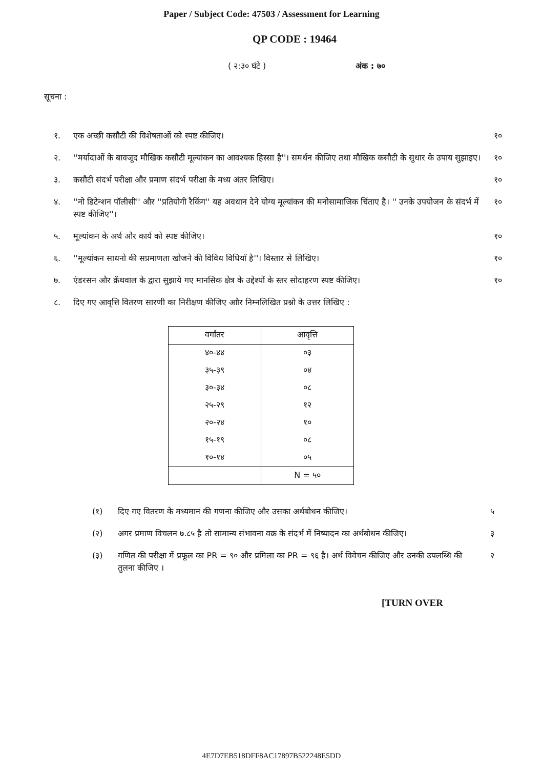Paper / Subject Code: 47503 / Assessment for Learning
QP CODE : 19464
( २:३० घंटे ) अंक : ७०
सूचना :
१. एक अच्छी कसौटी की विशेषताओं को स्पष्ट कीजिए। १०
२. ''मर्यादाओं के बावजूद मौखिक कसौटी मूल्यांकन का आवश्यक हिस्सा है''। समर्थन कीजिए तथा मौखिक कसौटी के सुधार के उपाय सुझाइए। १०
३. कसौटी संदर्भ परीक्षा और प्रमाण संदर्भ परीक्षा के मध्य अंतर लिखिए। १०
४. ''नो डिटेन्शन पॉलीसी'' और ''प्रतियोगी रैकिंग'' यह अवधान देने योग्य मूल्यांकन की मनोसामाजिक चिंताए है। '' उनके उपयोजन के संदर्भ में स्पष्ट कीजिए''। १०
५. मूल्यांकन के अर्थ और कार्य को स्पष्ट कीजिए। १०
६. ''मूल्यांकन साधनो की सप्रमाणता खोजने की विविध विधियाँ है''। विस्तार से लिखिए। १०
७. एंडरसन और क्रॅथवाल के द्वारा सुझाये गए मानसिक क्षेत्र के उद्देश्यों के स्तर सोदाहरण स्पष्ट कीजिए। १०
८. दिए गए आवृत्ति वितरण सारणी का निरीक्षण कीजिए आौर निम्नलिखित प्रश्नो के उत्तर लिखिए :
| वर्गांतर | आवृत्ति |
| --- | --- |
| ४०-४४ | ०३ |
| ३५-३९ | ०४ |
| ३०-३४ | ०८ |
| २५-२९ | १२ |
| २०-२४ | १० |
| १५-१९ | ०८ |
| १०-१४ | ०५ |
| | N = ५० |
(१) दिए गए वितरण के मध्यमान की गणना कीजिए और उसका अर्थबोधन कीजिए। ५
(२) अगर प्रमाण विचलन ७.८५ है तो सामान्य संभावना वक्र के संदर्भ में निष्पादन का अर्थबोधन कीजिए। ३
(३) गणित की परीक्षा में प्रफूल का PR = ९० और प्रमिला का PR = ९६ है। अर्थ विवेचन कीजिए और उनकी उपलब्धि की तुलना कीजिए । २
[TURN OVER
4E7D7EB518DFF8AC17897B522248E5DD